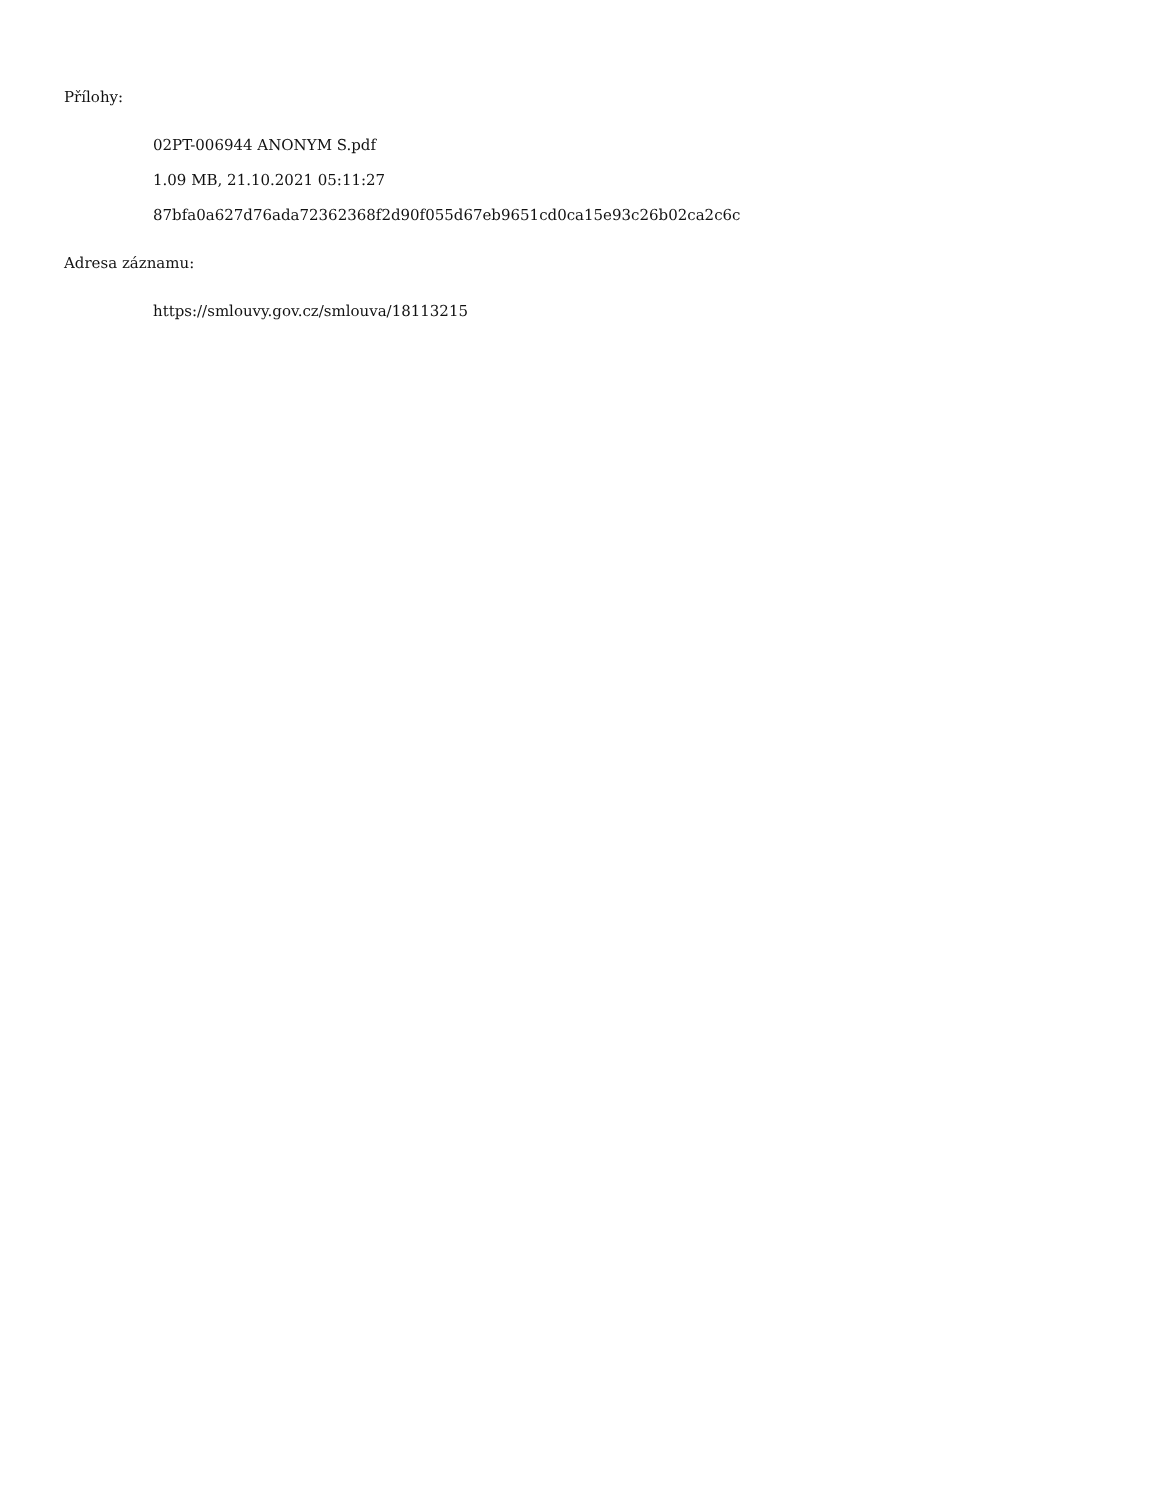Přílohy:
02PT-006944 ANONYM S.pdf
1.09 MB, 21.10.2021 05:11:27
87bfa0a627d76ada72362368f2d90f055d67eb9651cd0ca15e93c26b02ca2c6c
Adresa záznamu:
https://smlouvy.gov.cz/smlouva/18113215